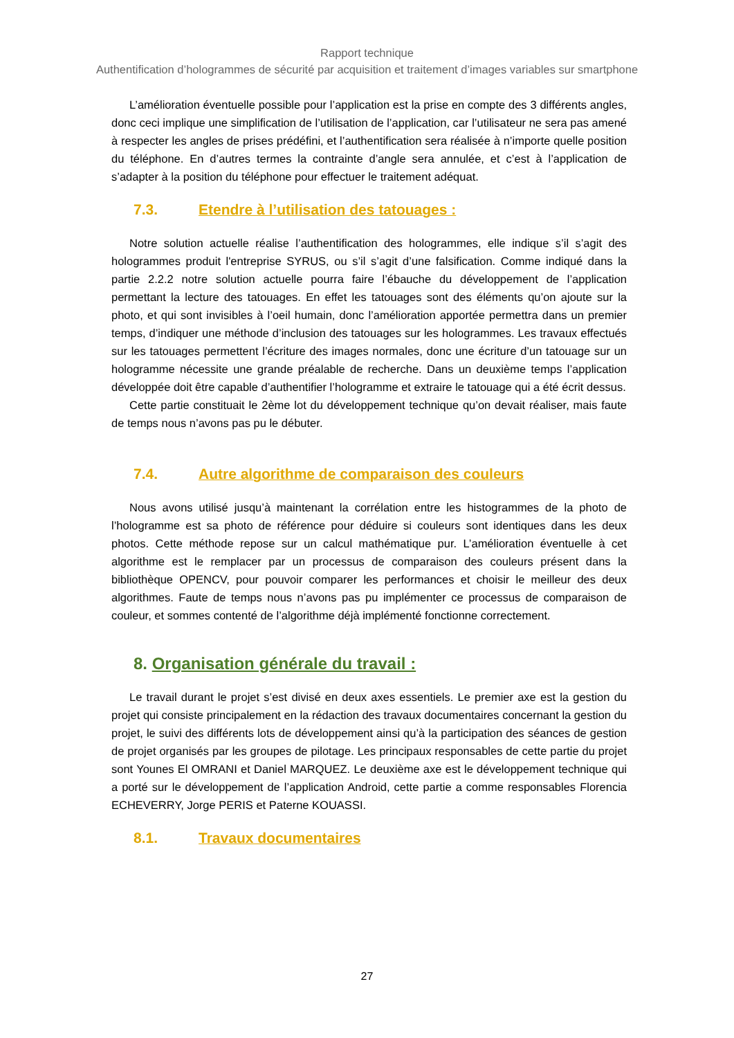Rapport technique
Authentification d’hologrammes de sécurité par acquisition et traitement d’images variables sur smartphone
L’amélioration éventuelle possible pour l’application est la prise en compte des 3 différents angles, donc ceci implique une simplification de l’utilisation de l’application, car l’utilisateur ne sera pas amené à respecter les angles de prises prédéfini, et l’authentification sera réalisée à n’importe quelle position du téléphone. En d’autres termes la contrainte d’angle sera annulée, et c’est à l’application de s’adapter à la position du téléphone pour effectuer le traitement adéquat.
7.3. Etendre à l’utilisation des tatouages :
Notre solution actuelle réalise l’authentification des hologrammes, elle indique s’il s’agit des hologrammes produit l'entreprise SYRUS, ou s’il s’agit d’une falsification. Comme indiqué dans la partie 2.2.2 notre solution actuelle pourra faire l’ébauche du développement de l’application permettant la lecture des tatouages. En effet les tatouages sont des éléments qu’on ajoute sur la photo, et qui sont invisibles à l’oeil humain, donc l’amélioration apportée permettra dans un premier temps, d’indiquer une méthode d’inclusion des tatouages sur les hologrammes. Les travaux effectués sur les tatouages permettent l’écriture des images normales, donc une écriture d’un tatouage sur un hologramme nécessite une grande préalable de recherche. Dans un deuxième temps l’application développée doit être capable d’authentifier l’hologramme et extraire le tatouage qui a été écrit dessus.
Cette partie constituait le 2ème lot du développement technique qu’on devait réaliser, mais faute de temps nous n’avons pas pu le débuter.
7.4. Autre algorithme de comparaison des couleurs
Nous avons utilisé jusqu’à maintenant la corrélation entre les histogrammes de la photo de l’hologramme est sa photo de référence pour déduire si couleurs sont identiques dans les deux photos. Cette méthode repose sur un calcul mathématique pur. L’amélioration éventuelle à cet algorithme est le remplacer par un processus de comparaison des couleurs présent dans la bibliothèque OPENCV, pour pouvoir comparer les performances et choisir le meilleur des deux algorithmes. Faute de temps nous n’avons pas pu implémenter ce processus de comparaison de couleur, et sommes contenté de l’algorithme déjà implémenté fonctionne correctement.
8. Organisation générale du travail :
Le travail durant le projet s’est divisé en deux axes essentiels. Le premier axe est la gestion du projet qui consiste principalement en la rédaction des travaux documentaires concernant la gestion du projet, le suivi des différents lots de développement ainsi qu’à la participation des séances de gestion de projet organisés par les groupes de pilotage. Les principaux responsables de cette partie du projet sont Younes El OMRANI et Daniel MARQUEZ. Le deuxième axe est le développement technique qui a porté sur le développement de l’application Android, cette partie a comme responsables Florencia ECHEVERRY, Jorge PERIS et Paterne KOUASSI.
8.1. Travaux documentaires
27